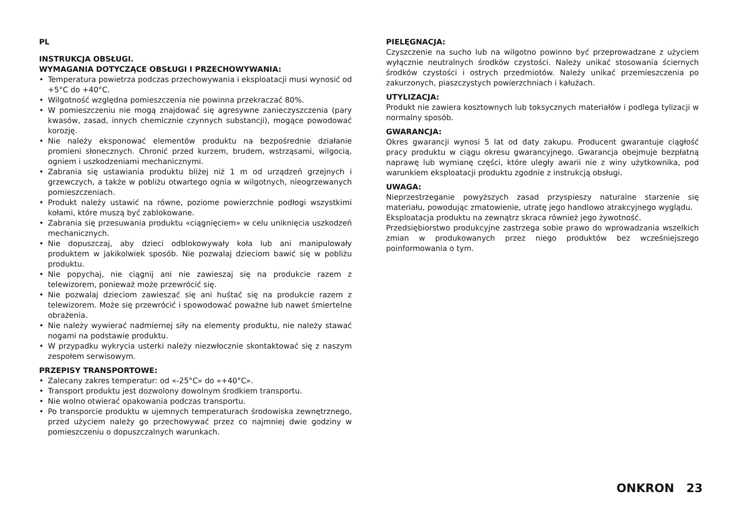PL
INSTRUKCJA OBSŁUGI.
WYMAGANIA DOTYCZĄCE OBSŁUGI I PRZECHOWYWANIA:
• Temperatura powietrza podczas przechowywania i eksploatacji musi wynosić od +5°C do +40°C.
• Wilgotność względna pomieszczenia nie powinna przekraczać 80%.
• W pomieszczeniu nie mogą znajdować się agresywne zanieczyszczenia (pary kwasów, zasad, innych chemicznie czynnych substancji), mogące powodować korozję.
• Nie należy eksponować elementów produktu na bezpośrednie działanie promieni słonecznych. Chronić przed kurzem, brudem, wstrząsami, wilgocią, ogniem i uszkodzeniami mechanicznymi.
• Zabrania się ustawiania produktu bliżej niż 1 m od urządzeń grzejnych i grzewczych, a także w pobliżu otwartego ognia w wilgotnych, nieogrzewanych pomieszczeniach.
• Produkt należy ustawić na równe, poziome powierzchnie podłogi wszystkimi kołami, które muszą być zablokowane.
• Zabrania się przesuwania produktu «ciągnięciem» w celu uniknięcia uszkodzeń mechanicznych.
• Nie dopuszczaj, aby dzieci odblokowywały koła lub ani manipulowały produktem w jakikolwiek sposób. Nie pozwalaj dzieciom bawić się w pobliżu produktu.
• Nie popychaj, nie ciągnij ani nie zawieszaj się na produkcie razem z telewizorem, ponieważ może przewrócić się.
• Nie pozwalaj dzieciom zawieszać się ani huśtać się na produkcie razem z telewizorem. Może się przewrócić i spowodować poważne lub nawet śmiertelne obrażenia.
• Nie należy wywierać nadmiernej siły na elementy produktu, nie należy stawać nogami na podstawie produktu.
• W przypadku wykrycia usterki należy niezwłocznie skontaktować się z naszym zespołem serwisowym.
PRZEPISY TRANSPORTOWE:
• Zalecany zakres temperatur: od «-25°C» do «+40°C».
• Transport produktu jest dozwolony dowolnym środkiem transportu.
• Nie wolno otwierać opakowania podczas transportu.
• Po transporcie produktu w ujemnych temperaturach środowiska zewnętrznego, przed użyciem należy go przechowywać przez co najmniej dwie godziny w pomieszczeniu o dopuszczalnych warunkach.
PIELĘGNACJA:
Czyszczenie na sucho lub na wilgotno powinno być przeprowadzane z użyciem wyłącznie neutralnych środków czystości. Należy unikać stosowania ściernych środków czystości i ostrych przedmiotów. Należy unikać przemieszczenia po zakurzonych, piaszczystych powierzchniach i kałużach.
UTYLIZACJA:
Produkt nie zawiera kosztownych lub toksycznych materiałów i podlega tylizacji w normalny sposób.
GWARANCJA:
Okres gwarancji wynosi 5 lat od daty zakupu. Producent gwarantuje ciągłość pracy produktu w ciągu okresu gwarancyjnego. Gwarancja obejmuje bezpłatną naprawę lub wymianę części, które uległy awarii nie z winy użytkownika, pod warunkiem eksploatacji produktu zgodnie z instrukcją obsługi.
UWAGA:
Nieprzestrzeganie powyższych zasad przyspieszy naturalne starzenie się materiału, powodując zmatowienie, utratę jego handlowo atrakcyjnego wyglądu.
Eksploatacja produktu na zewnątrz skraca również jego żywotność.
Przedsiębiorstwo produkcyjne zastrzega sobie prawo do wprowadzania wszelkich zmian w produkowanych przez niego produktów bez wcześniejszego poinformowania o tym.
ONKRON 23